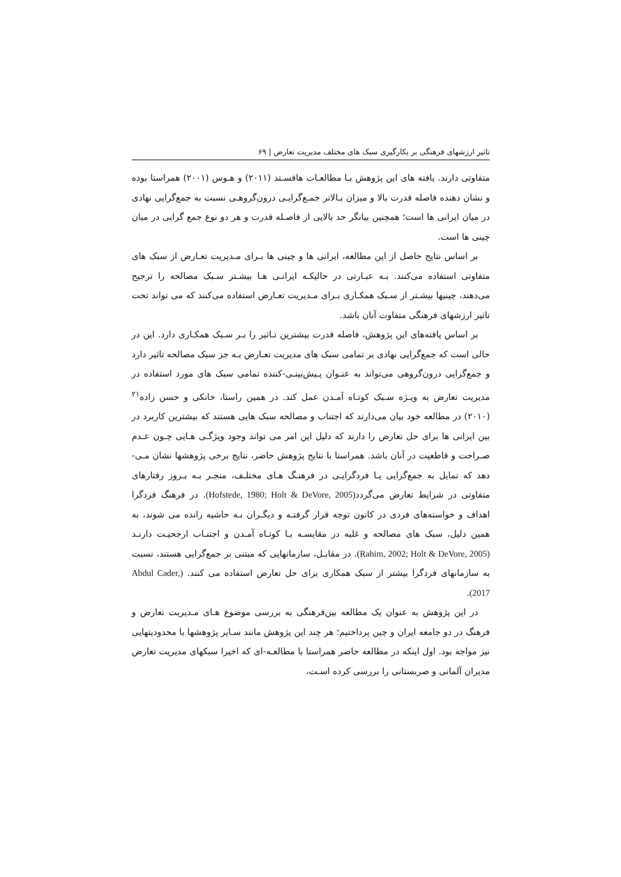تاثیر ارزشهای فرهنگی بر بکارگیری سبک های مختلف مدیریت تعارض | ۶۹
متفاوتی دارند. یافته های این پژوهش بـا مطالعـات هافسـتد (۲۰۱۱) و هـوس (۲۰۰۱) همراستا بوده و نشان دهنده فاصله قدرت بالا و میزان بـالاتر جمـع‌گرایـی درون‌گروهـی نسبت به جمع‌گرایی نهادی در میان ایرانی ها است؛ همچنین بیانگر حد بالایی از فاصـله قدرت و هر دو نوع جمع گرایی در میان چینی ها است.
بر اساس نتایج حاصل از این مطالعه، ایرانی ها و چینی ها بـرای مـدیریت تعـارض از سبک های متفاوتی استفاده می‌کنند. بـه عبـارتی در حالیکـه ایرانـی هـا بیشـتر سـبک مصالحه را ترجیح می‌دهند، چینیها بیشـتر از سـبک همکـاری بـرای مـدیریت تعـارض استفاده می‌کنند که می تواند تحت تاثیر ارزشهای فرهنگی متفاوت آنان باشد.
بر اساس یافته‌های این پژوهش، فاصله قدرت بیشترین تـاثیر را بـر سـبک همکـاری دارد. این در حالی است که جمع‌گرایی نهادی بر تمامی سبک های مدیریت تعـارض بـه جز سبک مصالحه تاثیر دارد و جمع‌گرایی درون‌گروهی می‌تواند به عنـوان پـیش‌بینـی-کننده تمامی سبک های مورد استفاده در مدیریت تعارض به ویـژه سـبک کوتـاه آمـدن عمل کند. در همین راستا، خانکی و حسن زاده<sup>۲۱</sup> (۲۰۱۰) در مطالعه خود بیان می‌دارند که اجتناب و مصالحه سبک هایی هستند که بیشترین کاربرد در بین ایرانی ها برای حل تعارض را دارند که دلیل این امر می تواند وجود ویژگـی هـایی چـون عـدم صـراحت و قاطعیت در آنان باشد. همراستا با نتایج پژوهش حاضر، نتایج برخی پژوهشها نشان مـی-دهد که تمایل به جمع‌گرایی یـا فردگرایـی در فرهنـگ هـای مختلـف، منجـر بـه بـروز رفتارهای متفاوتی در شرایط تعارض می‌گردد(Hofstede, 1980; Holt & DeVore, 2005). در فرهنگ فردگرا اهداف و خواسته‌های فردی در کانون توجه قرار گرفتـه و دیگـران بـه حاشیه رانده می شوند، به همین دلیل، سبک های مصالحه و غلبه در مقایسـه بـا کوتـاه آمـدن و اجتنـاب ارجحیـت دارنـد (Rahim, 2002; Holt & DeVore, 2005). در مقابـل، سازمانهایی که مبتنی بر جمع‌گرایی هستند، نسبت به سازمانهای فردگرا بیشتر از سبک همکاری برای حل تعارض استفاده می کنند. (Abdul Cader, 2017).
در این پژوهش به عنوان یک مطالعه بین‌فرهنگی به بررسی موضوع هـای مـدیریت تعارض و فرهنگ در دو جامعه ایران و چین پرداختیم؛ هر چند این پژوهش مانند سـایر پژوهشها با محدودیتهایی نیز مواجه بود. اول اینکه در مطالعه حاضر همراستا با مطالعـه-ای که اخیرا سبکهای مدیریت تعارض مدیران آلمانی و صربستانی را بررسی کرده اسـت،